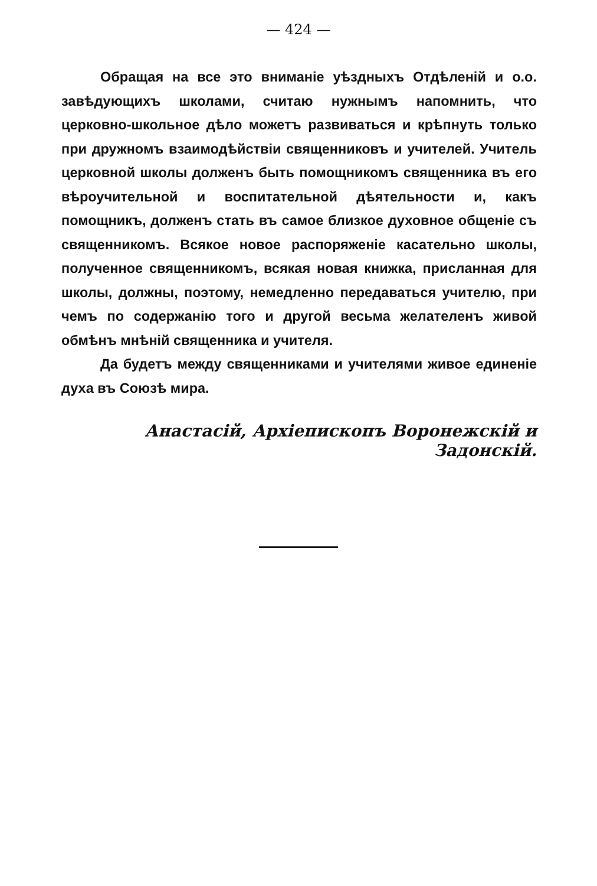— 424 —
Обращая на все это вниманіе уѣздныхъ Отдѣленій и о.о. завѣдующихъ школами, считаю нужнымъ напомнить, что церковно-школьное дѣло можетъ развиваться и крѣпнуть только при дружномъ взаимодѣйствіи священниковъ и учителей. Учитель церковной школы долженъ быть помощникомъ священника въ его вѣроучительной и воспитательной дѣятельности и, какъ помощникъ, долженъ стать въ самое близкое духовное общеніе съ священникомъ. Всякое новое распоряженіе касательно школы, полученное священникомъ, всякая новая книжка, присланная для школы, должны, поэтому, немедленно передаваться учителю, при чемъ по содержанію того и другой весьма желателенъ живой обмѣнъ мнѣній священника и учителя.
Да будетъ между священниками и учителями живое единеніе духа въ Союзѣ мира.
Анастасій, Архіепископъ Воронежскій и Задонскій.